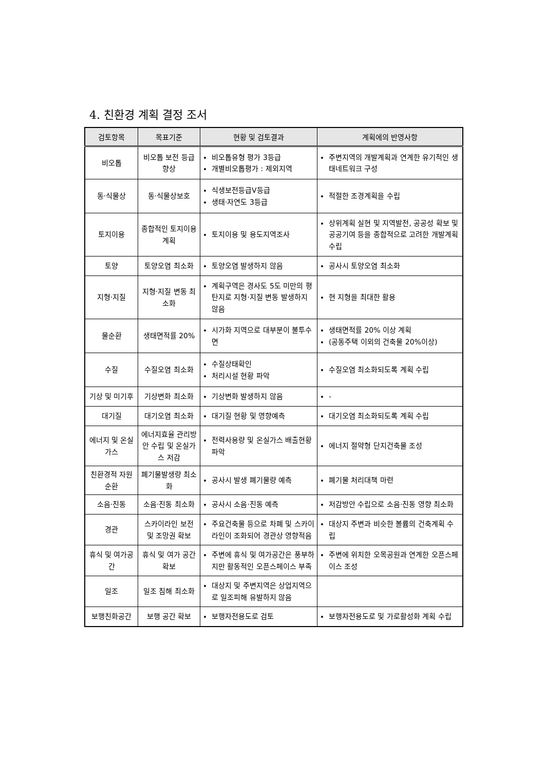4. 친환경 계획 결정 조서
| 검토항목 | 목표기준 | 현황 및 검토결과 | 계획에의 반영사항 |
| --- | --- | --- | --- |
| 비오톱 | 비오톱 보전 등급 향상 | 비오톱유형 평가 3등급 개별비오톱평가 : 제외지역 | 주변지역의 개발계획과 연계한 유기적인 생태네트워크 구성 |
| 동·식물상 | 동·식물상보호 | 식생보전등급Ⅴ등급 생태·자연도 3등급 | 적절한 조경계획을 수립 |
| 토지이용 | 종합적인 토지이용계획 | 토지이용 및 용도지역조사 | 상위계획 실현 및 지역발전, 공공성 확보 및 공공기여 등을 종합적으로 고려한 개발계획 수립 |
| 토양 | 토양오염 최소화 | 토양오염 발생하지 않음 | 공사시 토양오염 최소화 |
| 지형·지질 | 지형·지질 변동 최소화 | 계획구역은 경사도 5도 미만의 평탄지로 지형·지질 변동 발생하지 않음 | 현 지형을 최대한 활용 |
| 물순환 | 생태면적률 20% | 시가화 지역으로 대부분이 불투수면 | 생태면적률 20% 이상 계획 (공동주택 이외의 건축물 20%이상) |
| 수질 | 수질오염 최소화 | 수질상태확인 처리시설 현황 파악 | 수질오염 최소화되도록 계획 수립 |
| 기상 및 미기후 | 기상변화 최소화 | 기상변화 발생하지 않음 | - |
| 대기질 | 대기오염 최소화 | 대기질 현황 및 영향예측 | 대기오염 최소화되도록 계획 수립 |
| 에너지 및 온실가스 | 에너지효율 관리방안 수립 및 온실가스 저감 | 전력사용량 및 온실가스 배출현황 파악 | 에너지 절약형 단지건축물 조성 |
| 친환경적 자원순환 | 폐기물발생량 최소화 | 공사시 발생 폐기물량 예측 | 폐기물 처리대책 마련 |
| 소음·진동 | 소음·진동 최소화 | 공사시 소음·진동 예측 | 저감방안 수립으로 소음·진동 영향 최소화 |
| 경관 | 스카이라인 보전 및 조망권 확보 | 주요건축물 등으로 차폐 및 스카이라인이 조화되어 경관상 영향적음 | 대상지 주변과 비슷한 볼륨의 건축계획 수립 |
| 휴식 및 여가공간 | 휴식 및 여가 공간 확보 | 주변에 휴식 및 여가공간은 풍부하지만 활동적인 오픈스페이스 부족 | 주변에 위치한 오목공원과 연계한 오픈스페이스 조성 |
| 일조 | 일조 침해 최소화 | 대상지 및 주변지역은 상업지역으로 일조피해 유발하지 않음 | |
| 보행친화공간 | 보행 공간 확보 | 보행자전용도로 검토 | 보행자전용도로 및 가로활성화 계획 수립 |